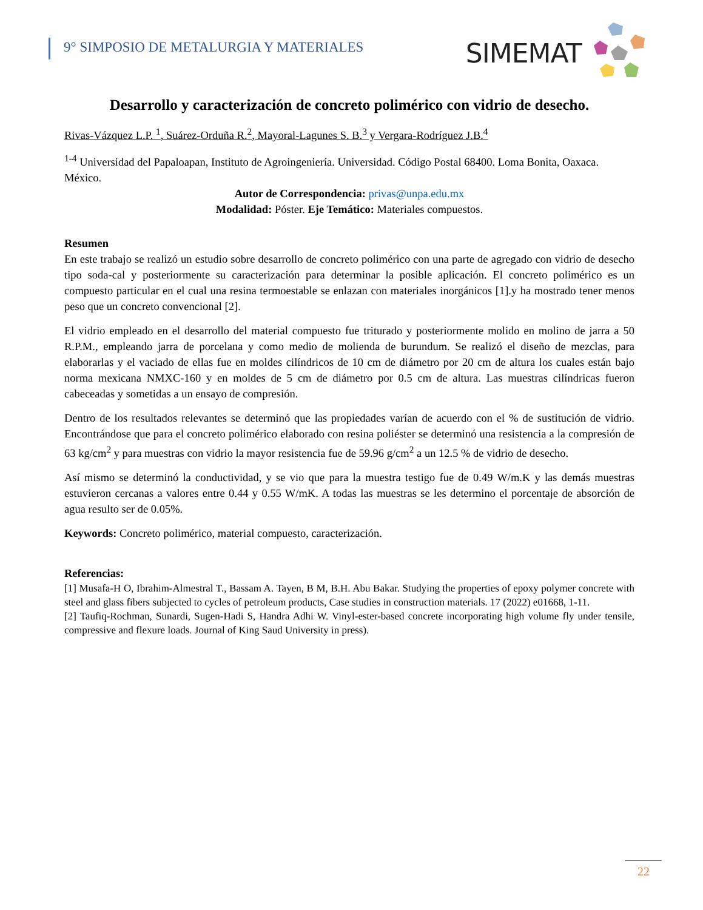9° SIMPOSIO DE METALURGIA Y MATERIALES
SIMEMAT
Desarrollo y caracterización de concreto polimérico con vidrio de desecho.
Rivas-Vázquez L.P. <sup>1</sup>, Suárez-Orduña R.<sup>2</sup>, Mayoral-Lagunes S. B.<sup>3</sup> y Vergara-Rodríguez J.B.<sup>4</sup>
<sup>1-4</sup> Universidad del Papaloapan, Instituto de Agroingeniería. Universidad. Código Postal 68400. Loma Bonita, Oaxaca. México.
Autor de Correspondencia: privas@unpa.edu.mx
Modalidad: Póster. Eje Temático: Materiales compuestos.
Resumen
En este trabajo se realizó un estudio sobre desarrollo de concreto polimérico con una parte de agregado con vidrio de desecho tipo soda-cal y posteriormente su caracterización para determinar la posible aplicación. El concreto polimérico es un compuesto particular en el cual una resina termoestable se enlazan con materiales inorgánicos [1].y ha mostrado tener menos peso que un concreto convencional [2].
El vidrio empleado en el desarrollo del material compuesto fue triturado y posteriormente molido en molino de jarra a 50 R.P.M., empleando jarra de porcelana y como medio de molienda de burundum. Se realizó el diseño de mezclas, para elaborarlas y el vaciado de ellas fue en moldes cilíndricos de 10 cm de diámetro por 20 cm de altura los cuales están bajo norma mexicana NMXC-160 y en moldes de 5 cm de diámetro por 0.5 cm de altura. Las muestras cilíndricas fueron cabeceadas y sometidas a un ensayo de compresión.
Dentro de los resultados relevantes se determinó que las propiedades varían de acuerdo con el % de sustitución de vidrio. Encontrándose que para el concreto polimérico elaborado con resina poliéster se determinó una resistencia a la compresión de 63 kg/cm<sup>2</sup> y para muestras con vidrio la mayor resistencia fue de 59.96 g/cm<sup>2</sup> a un 12.5 % de vidrio de desecho.
Así mismo se determinó la conductividad, y se vio que para la muestra testigo fue de 0.49 W/m.K y las demás muestras estuvieron cercanas a valores entre 0.44 y 0.55 W/mK. A todas las muestras se les determino el porcentaje de absorción de agua resulto ser de 0.05%.
Keywords: Concreto polimérico, material compuesto, caracterización.
Referencias:
[1] Musafa-H O, Ibrahim-Almestral T., Bassam A. Tayen, B M, B.H. Abu Bakar. Studying the properties of epoxy polymer concrete with steel and glass fibers subjected to cycles of petroleum products, Case studies in construction materials. 17 (2022) e01668, 1-11.
[2] Taufiq-Rochman, Sunardi, Sugen-Hadi S, Handra Adhi W. Vinyl-ester-based concrete incorporating high volume fly under tensile, compressive and flexure loads. Journal of King Saud University in press).
22